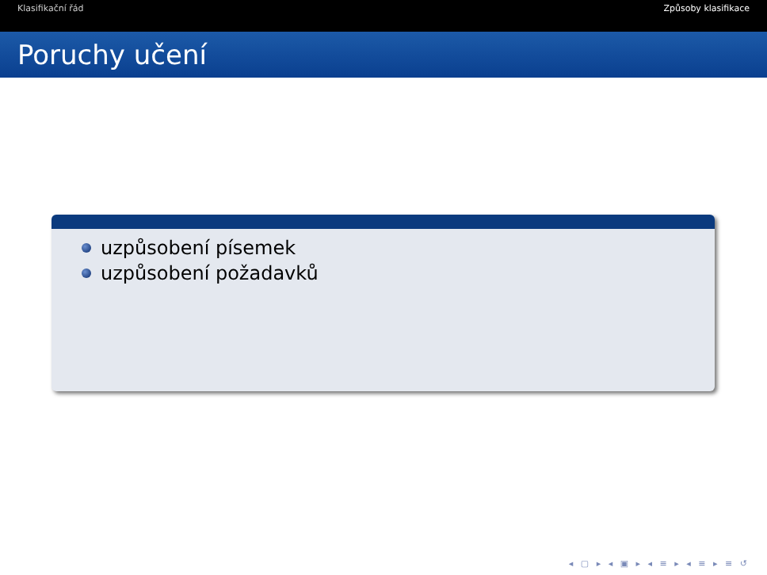Klasifikační řád Způsoby klasifikace
Poruchy učení
uzpůsobení písemek
uzpůsobení požadavků
◂ ▢ ▸ ◂ ▣ ▸ ◂ ≡ ▸ ◂ ≡ ▸ ≡ ↺